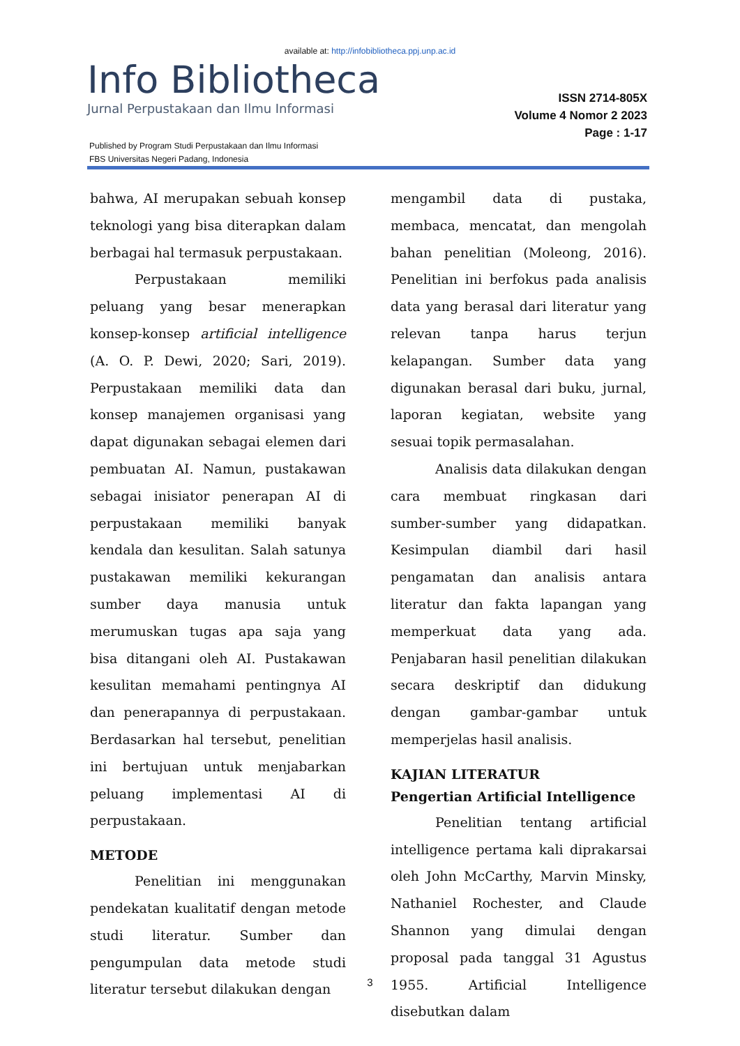available at: http://infobibliotheca.ppj.unp.ac.id
Info Bibliotheca
Jurnal Perpustakaan dan Ilmu Informasi
ISSN 2714-805X
Volume 4 Nomor 2 2023
Page : 1-17
Published by Program Studi Perpustakaan dan Ilmu Informasi
FBS Universitas Negeri Padang, Indonesia
bahwa, AI merupakan sebuah konsep teknologi yang bisa diterapkan dalam berbagai hal termasuk perpustakaan.
Perpustakaan memiliki peluang yang besar menerapkan konsep-konsep artificial intelligence (A. O. P. Dewi, 2020; Sari, 2019). Perpustakaan memiliki data dan konsep manajemen organisasi yang dapat digunakan sebagai elemen dari pembuatan AI. Namun, pustakawan sebagai inisiator penerapan AI di perpustakaan memiliki banyak kendala dan kesulitan. Salah satunya pustakawan memiliki kekurangan sumber daya manusia untuk merumuskan tugas apa saja yang bisa ditangani oleh AI. Pustakawan kesulitan memahami pentingnya AI dan penerapannya di perpustakaan. Berdasarkan hal tersebut, penelitian ini bertujuan untuk menjabarkan peluang implementasi AI di perpustakaan.
METODE
Penelitian ini menggunakan pendekatan kualitatif dengan metode studi literatur. Sumber dan pengumpulan data metode studi literatur tersebut dilakukan dengan
mengambil data di pustaka, membaca, mencatat, dan mengolah bahan penelitian (Moleong, 2016). Penelitian ini berfokus pada analisis data yang berasal dari literatur yang relevan tanpa harus terjun kelapangan. Sumber data yang digunakan berasal dari buku, jurnal, laporan kegiatan, website yang sesuai topik permasalahan.
Analisis data dilakukan dengan cara membuat ringkasan dari sumber-sumber yang didapatkan. Kesimpulan diambil dari hasil pengamatan dan analisis antara literatur dan fakta lapangan yang memperkuat data yang ada. Penjabaran hasil penelitian dilakukan secara deskriptif dan didukung dengan gambar-gambar untuk memperjelas hasil analisis.
KAJIAN LITERATUR
Pengertian Artificial Intelligence
Penelitian tentang artificial intelligence pertama kali diprakarsai oleh John McCarthy, Marvin Minsky, Nathaniel Rochester, and Claude Shannon yang dimulai dengan proposal pada tanggal 31 Agustus 1955. Artificial Intelligence disebutkan dalam
3